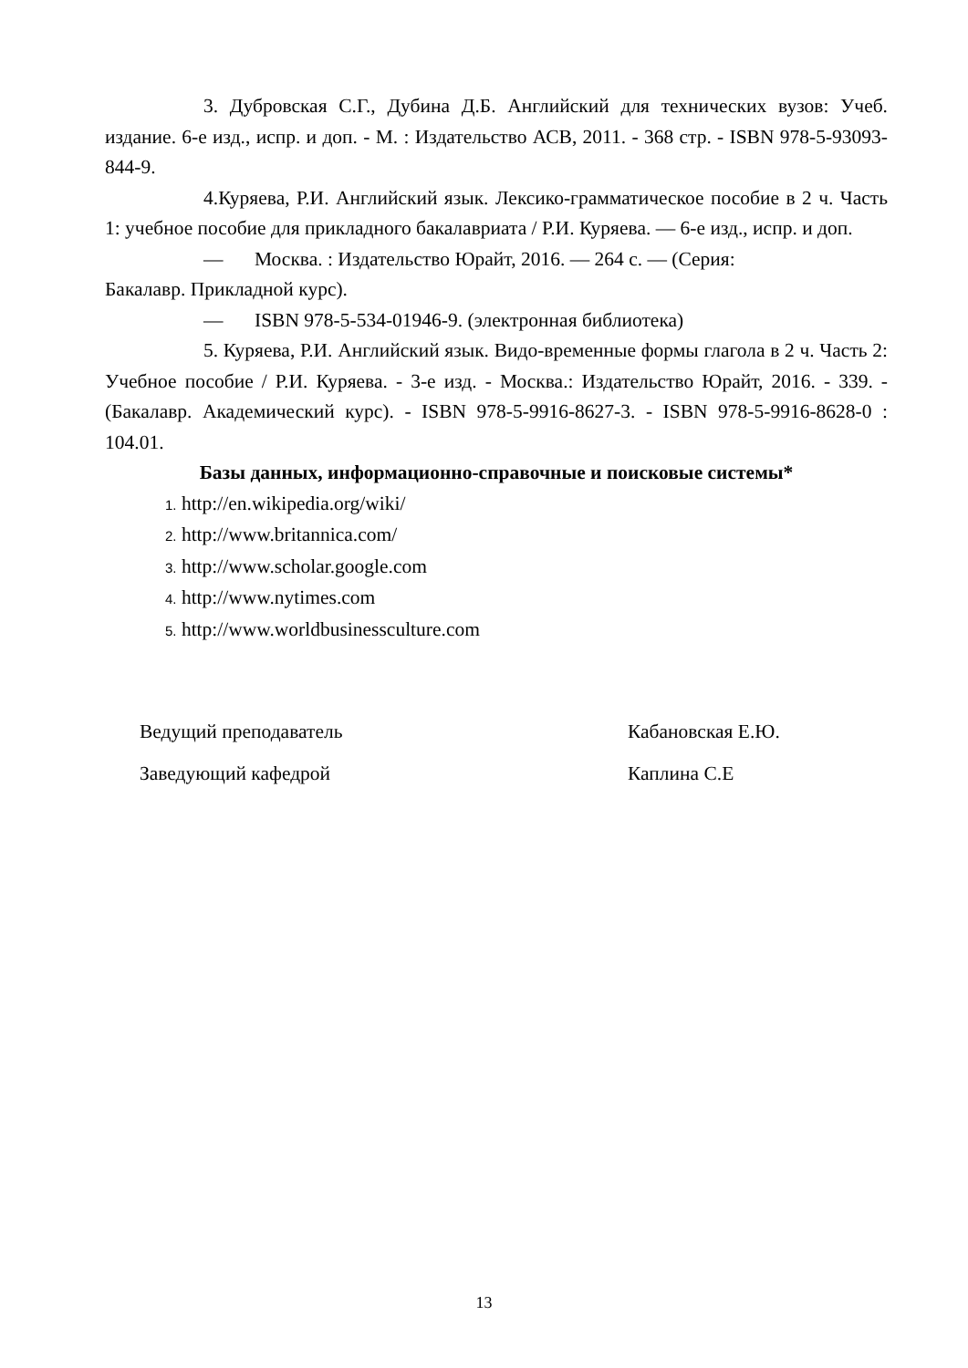3. Дубровская С.Г., Дубина Д.Б. Английский для технических вузов: Учеб. издание. 6-е изд., испр. и доп. - М. : Издательство АСВ, 2011. - 368 стр. - ISBN 978-5-93093-844-9.
4.Куряева, Р.И. Английский язык. Лексико-грамматическое пособие в 2 ч. Часть 1: учебное пособие для прикладного бакалавриата / Р.И. Куряева. — 6-е изд., испр. и доп.
— Москва. : Издательство Юрайт, 2016. — 264 с. — (Серия:
Бакалавр. Прикладной курс).
— ISBN 978-5-534-01946-9. (электронная библиотека)
5. Куряева, Р.И. Английский язык. Видо-временные формы глагола в 2 ч. Часть 2: Учебное пособие / Р.И. Куряева. - 3-е изд. - Москва.: Издательство Юрайт, 2016. - 339. - (Бакалавр. Академический курс). - ISBN 978-5-9916-8627-3. - ISBN 978-5-9916-8628-0 : 104.01.
Базы данных, информационно-справочные и поисковые системы*
1. http://en.wikipedia.org/wiki/
2. http://www.britannica.com/
3. http://www.scholar.google.com
4. http://www.nytimes.com
5. http://www.worldbusinessculture.com
Ведущий преподаватель Кабановская Е.Ю.
Заведующий кафедрой Каплина С.Е
13